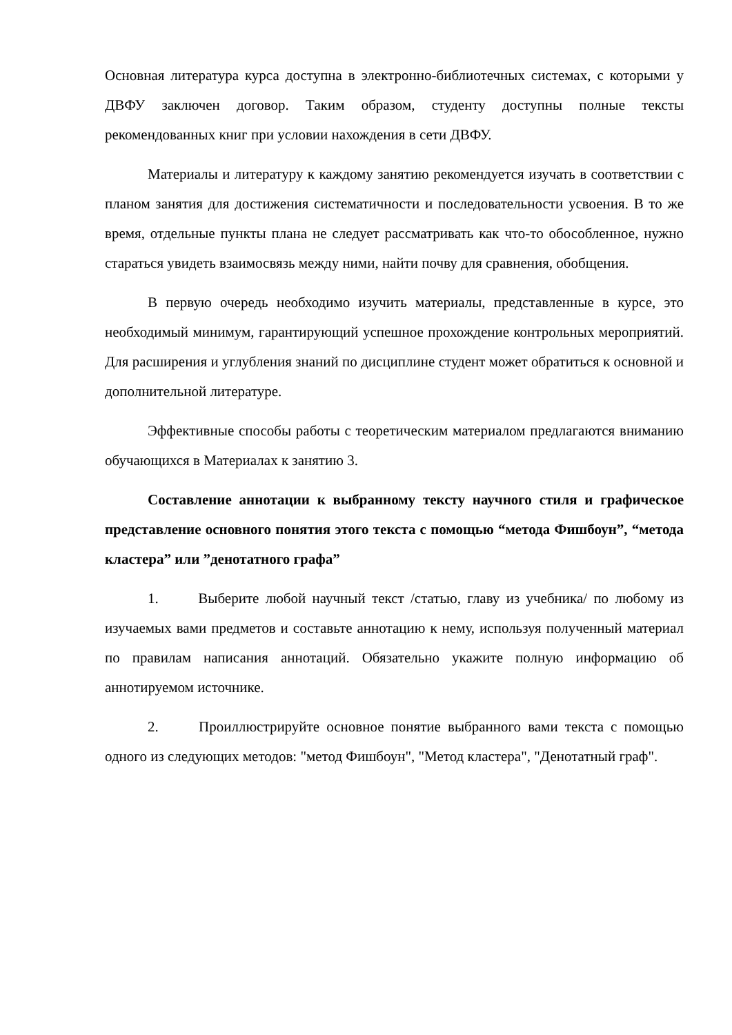Основная литература курса доступна в электронно-библиотечных системах, с которыми у ДВФУ заключен договор. Таким образом, студенту доступны полные тексты рекомендованных книг при условии нахождения в сети ДВФУ.
Материалы и литературу к каждому занятию рекомендуется изучать в соответствии с планом занятия для достижения систематичности и последовательности усвоения. В то же время, отдельные пункты плана не следует рассматривать как что-то обособленное, нужно стараться увидеть взаимосвязь между ними, найти почву для сравнения, обобщения.
В первую очередь необходимо изучить материалы, представленные в курсе, это необходимый минимум, гарантирующий успешное прохождение контрольных мероприятий. Для расширения и углубления знаний по дисциплине студент может обратиться к основной и дополнительной литературе.
Эффективные способы работы с теоретическим материалом предлагаются вниманию обучающихся в Материалах к занятию 3.
Составление аннотации к выбранному тексту научного стиля и графическое представление основного понятия этого текста с помощью “метода Фишбоун”, “метода кластера” или ”денотатного графа”
1. Выберите любой научный текст /статью, главу из учебника/ по любому из изучаемых вами предметов и составьте аннотацию к нему, используя полученный материал по правилам написания аннотаций. Обязательно укажите полную информацию об аннотируемом источнике.
2. Проиллюстрируйте основное понятие выбранного вами текста с помощью одного из следующих методов: "метод Фишбоун", "Метод кластера", "Денотатный граф".